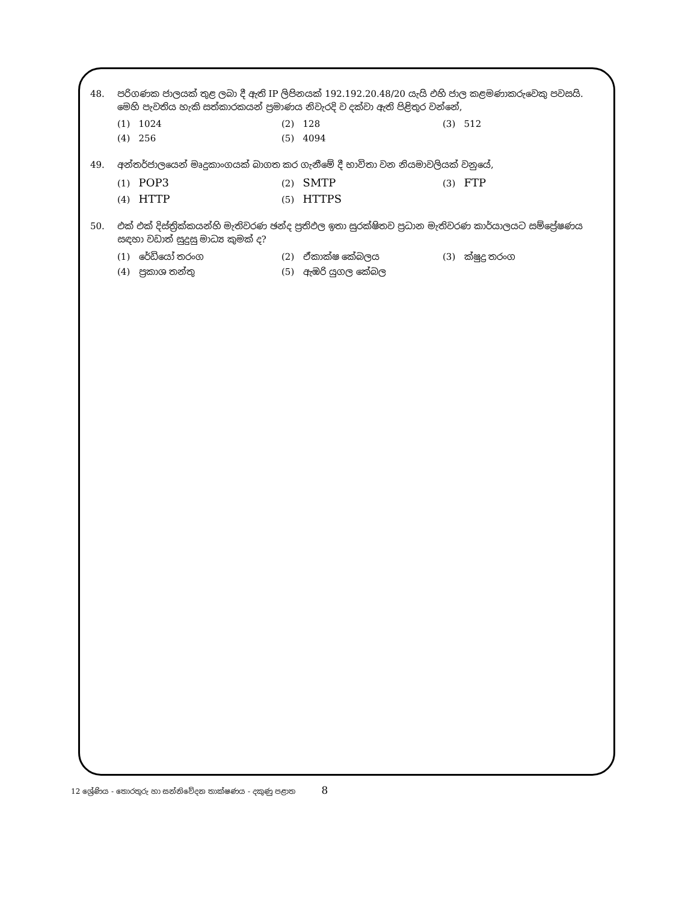48. පරිගණක ජාලයක් තුළ ලබා දී ඇති IP ලිපිනයක් 192.192.20.48/20 යැයි එහි ජාල කළමණාකරුවෙකු පවසයි. මෙහි පැවතිය හැකි සත්කාරකයන් ප්‍රමාණය නිවැරදි ව දක්වා ඇති පිළිතුර වන්නේ,
(1) 1024
(2) 128
(3) 512
(4) 256
(5) 4094
49. අන්තර්ජාලයෙන් මෘදුකාංගයක් බාගත කර ගැනීමේ දී භාවිතා වන නියමාවලියක් වනුයේ,
(1) POP3
(2) SMTP
(3) FTP
(4) HTTP
(5) HTTPS
50. එක් එක් දිස්ත්‍රික්කයන්හි මැතිවරණ ඡන්ද ප්‍රතිඵල ඉතා සුරක්ෂිතව ප්‍රධාන මැතිවරණ කාර්යාලයට සම්ප්‍රේෂණය සඳහා වඩාත් සුදුසු මාධ්‍ය කුමක් ද?
(1) රේඩියෝ තරංග
(2) ඒකාක්ෂ කේබලය
(3) ක්ෂුද්‍ර තරංග
(4) ප්‍රකාශ තන්තු
(5) ඇඹරි යුගල කේබල
12 ශ්‍රේණිය - තොරතුරු හා සන්නිවේදන තාක්ෂණය - දකුණු පළාත 8